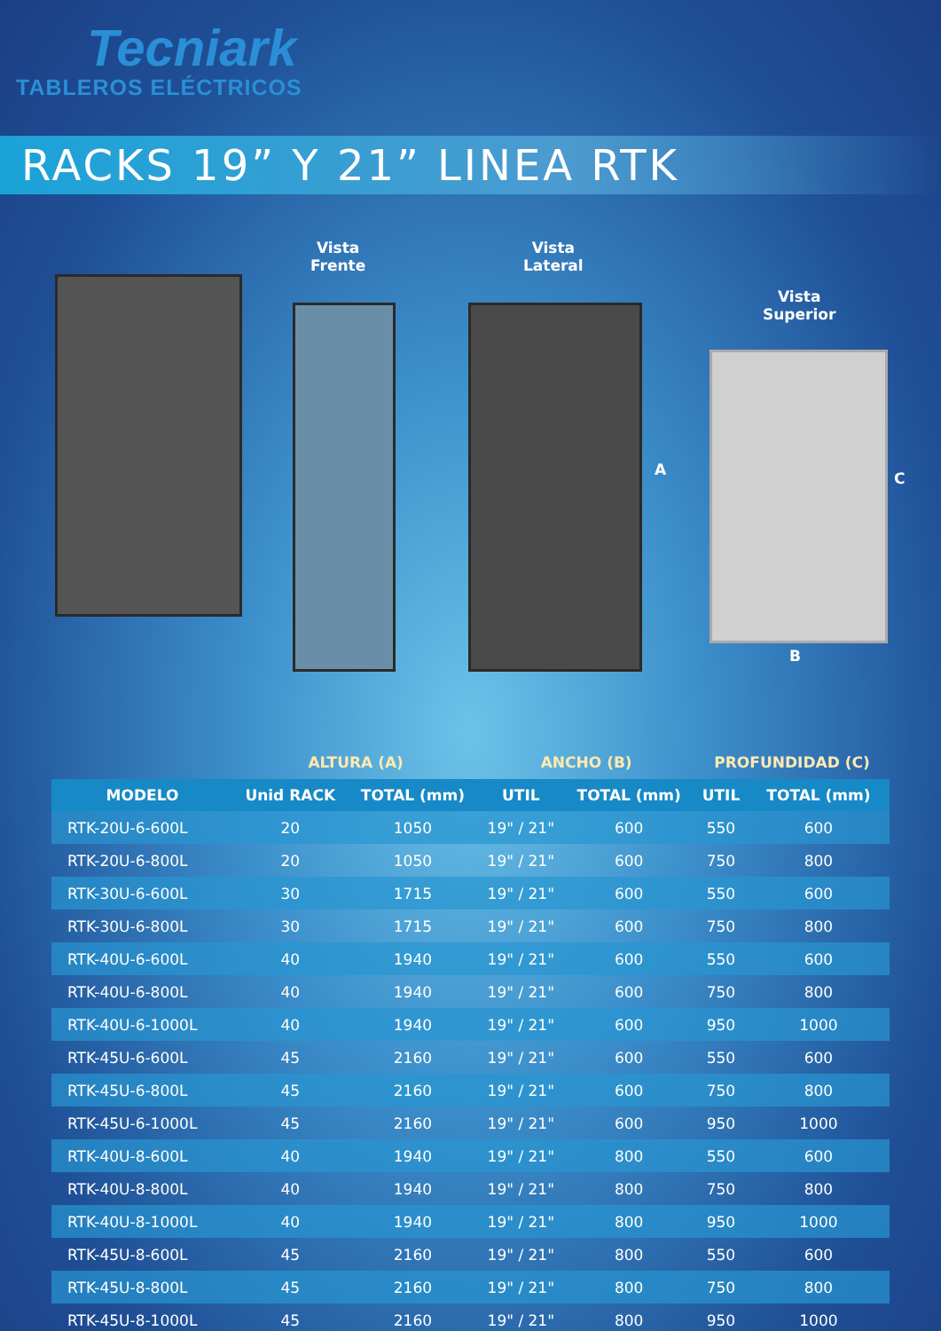Tecniark
TABLEROS ELÉCTRICOS
RACKS 19” Y 21” LINEA RTK
Vista
Frente
Vista
Lateral
A
Vista
Superior
C
B
| | ALTURA (A) | | ANCHO (B) | | PROFUNDIDAD (C) | |
| --- | --- | --- | --- | --- | --- | --- |
| MODELO | Unid RACK | TOTAL (mm) | UTIL | TOTAL (mm) | UTIL | TOTAL (mm) |
| RTK-20U-6-600L | 20 | 1050 | 19" / 21" | 600 | 550 | 600 |
| RTK-20U-6-800L | 20 | 1050 | 19" / 21" | 600 | 750 | 800 |
| RTK-30U-6-600L | 30 | 1715 | 19" / 21" | 600 | 550 | 600 |
| RTK-30U-6-800L | 30 | 1715 | 19" / 21" | 600 | 750 | 800 |
| RTK-40U-6-600L | 40 | 1940 | 19" / 21" | 600 | 550 | 600 |
| RTK-40U-6-800L | 40 | 1940 | 19" / 21" | 600 | 750 | 800 |
| RTK-40U-6-1000L | 40 | 1940 | 19" / 21" | 600 | 950 | 1000 |
| RTK-45U-6-600L | 45 | 2160 | 19" / 21" | 600 | 550 | 600 |
| RTK-45U-6-800L | 45 | 2160 | 19" / 21" | 600 | 750 | 800 |
| RTK-45U-6-1000L | 45 | 2160 | 19" / 21" | 600 | 950 | 1000 |
| RTK-40U-8-600L | 40 | 1940 | 19" / 21" | 800 | 550 | 600 |
| RTK-40U-8-800L | 40 | 1940 | 19" / 21" | 800 | 750 | 800 |
| RTK-40U-8-1000L | 40 | 1940 | 19" / 21" | 800 | 950 | 1000 |
| RTK-45U-8-600L | 45 | 2160 | 19" / 21" | 800 | 550 | 600 |
| RTK-45U-8-800L | 45 | 2160 | 19" / 21" | 800 | 750 | 800 |
| RTK-45U-8-1000L | 45 | 2160 | 19" / 21" | 800 | 950 | 1000 |